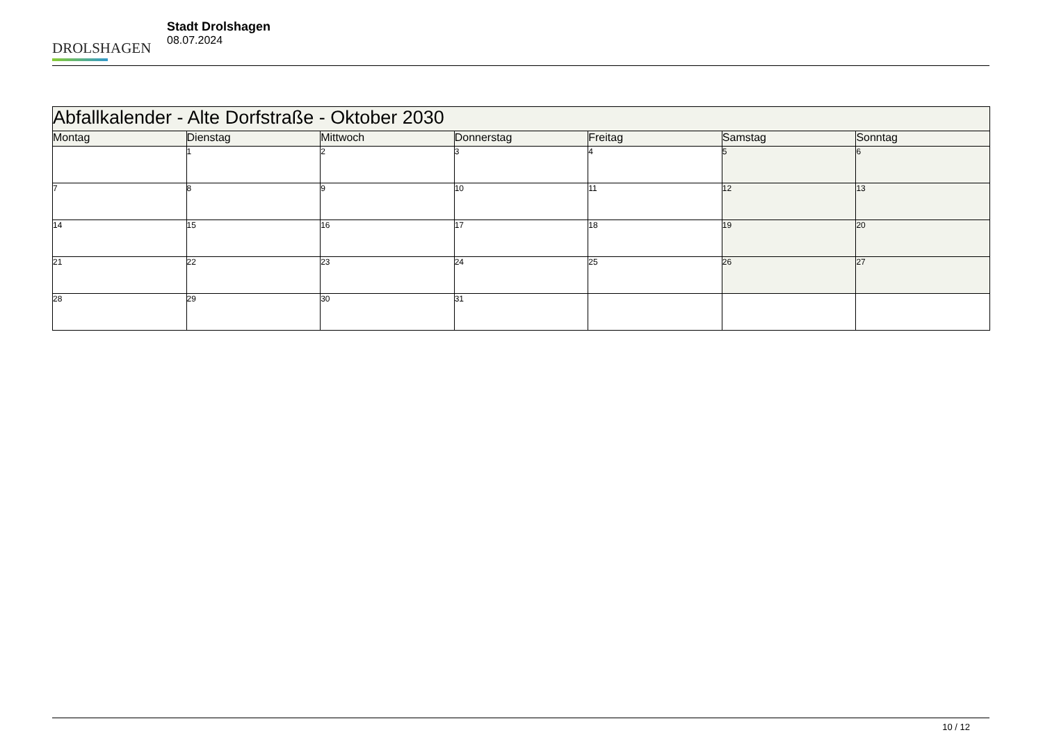DROLSHAGEN
Stadt Drolshagen
08.07.2024
| Abfallkalender - Alte Dorfstraße - Oktober 2030 | | | | | | |
| Montag | Dienstag | Mittwoch | Donnerstag | Freitag | Samstag | Sonntag |
| | 1 | 2 | 3 | 4 | 5 | 6 |
| 7 | 8 | 9 | 10 | 11 | 12 | 13 |
| 14 | 15 | 16 | 17 | 18 | 19 | 20 |
| 21 | 22 | 23 | 24 | 25 | 26 | 27 |
| 28 | 29 | 30 | 31 | | | |
10 / 12